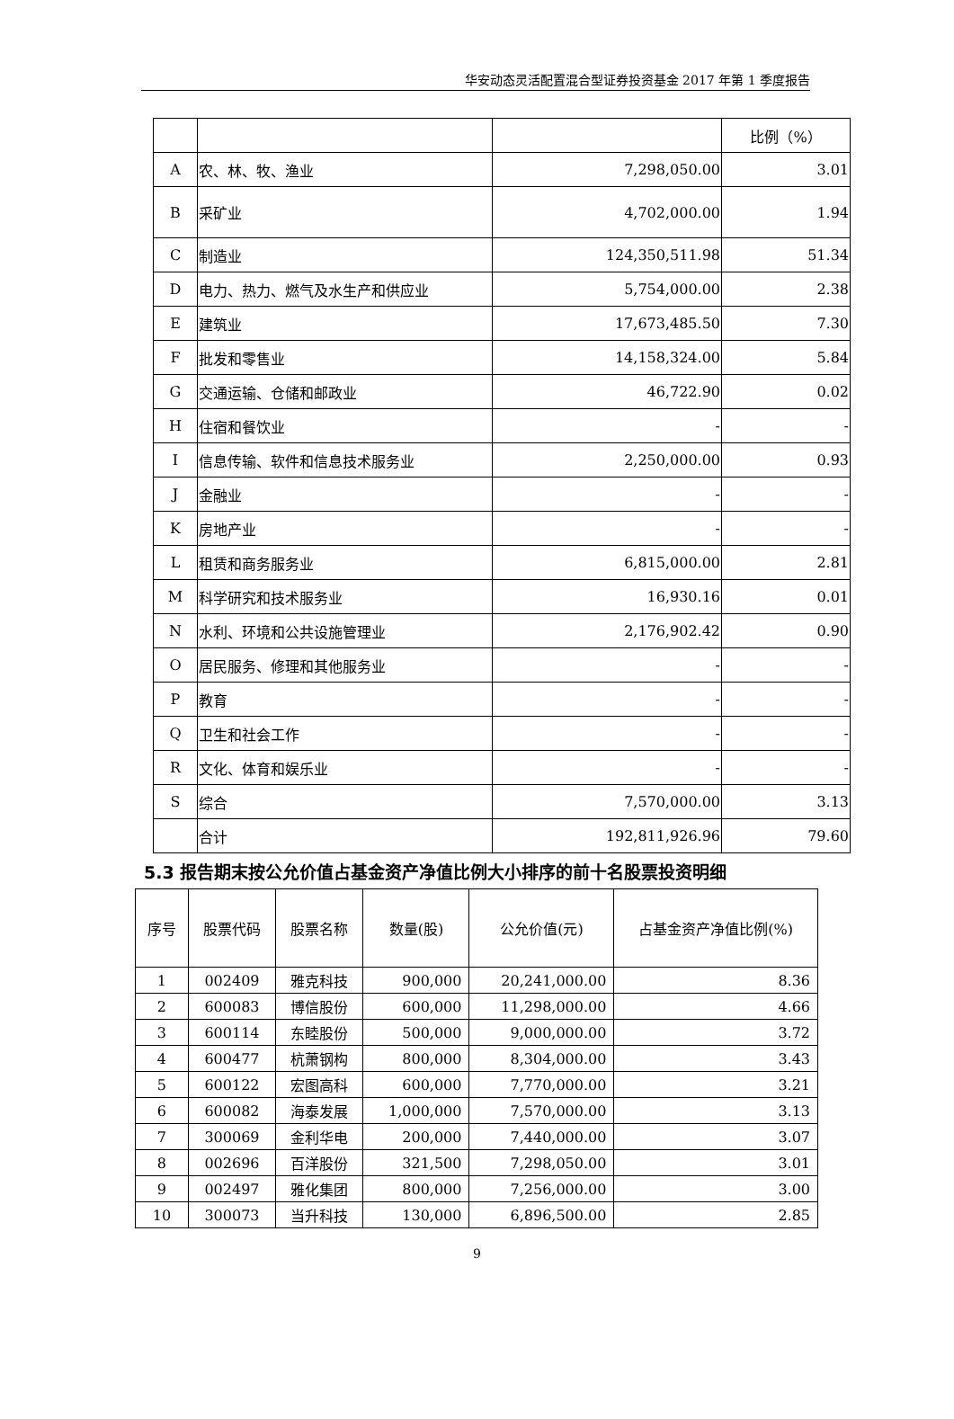华安动态灵活配置混合型证券投资基金 2017 年第 1 季度报告
| | | | 比例（%） |
| A | 农、林、牧、渔业 | 7,298,050.00 | 3.01 |
| B | 采矿业 | 4,702,000.00 | 1.94 |
| C | 制造业 | 124,350,511.98 | 51.34 |
| D | 电力、热力、燃气及水生产和供应业 | 5,754,000.00 | 2.38 |
| E | 建筑业 | 17,673,485.50 | 7.30 |
| F | 批发和零售业 | 14,158,324.00 | 5.84 |
| G | 交通运输、仓储和邮政业 | 46,722.90 | 0.02 |
| H | 住宿和餐饮业 | - | - |
| I | 信息传输、软件和信息技术服务业 | 2,250,000.00 | 0.93 |
| J | 金融业 | - | - |
| K | 房地产业 | - | - |
| L | 租赁和商务服务业 | 6,815,000.00 | 2.81 |
| M | 科学研究和技术服务业 | 16,930.16 | 0.01 |
| N | 水利、环境和公共设施管理业 | 2,176,902.42 | 0.90 |
| O | 居民服务、修理和其他服务业 | - | - |
| P | 教育 | - | - |
| Q | 卫生和社会工作 | - | - |
| R | 文化、体育和娱乐业 | - | - |
| S | 综合 | 7,570,000.00 | 3.13 |
| | 合计 | 192,811,926.96 | 79.60 |
5.3 报告期末按公允价值占基金资产净值比例大小排序的前十名股票投资明细
| 序号 | 股票代码 | 股票名称 | 数量(股) | 公允价值(元) | 占基金资产净值比例(%) |
| --- | --- | --- | --- | --- | --- |
| 1 | 002409 | 雅克科技 | 900,000 | 20,241,000.00 | 8.36 |
| 2 | 600083 | 博信股份 | 600,000 | 11,298,000.00 | 4.66 |
| 3 | 600114 | 东睦股份 | 500,000 | 9,000,000.00 | 3.72 |
| 4 | 600477 | 杭萧钢构 | 800,000 | 8,304,000.00 | 3.43 |
| 5 | 600122 | 宏图高科 | 600,000 | 7,770,000.00 | 3.21 |
| 6 | 600082 | 海泰发展 | 1,000,000 | 7,570,000.00 | 3.13 |
| 7 | 300069 | 金利华电 | 200,000 | 7,440,000.00 | 3.07 |
| 8 | 002696 | 百洋股份 | 321,500 | 7,298,050.00 | 3.01 |
| 9 | 002497 | 雅化集团 | 800,000 | 7,256,000.00 | 3.00 |
| 10 | 300073 | 当升科技 | 130,000 | 6,896,500.00 | 2.85 |
9